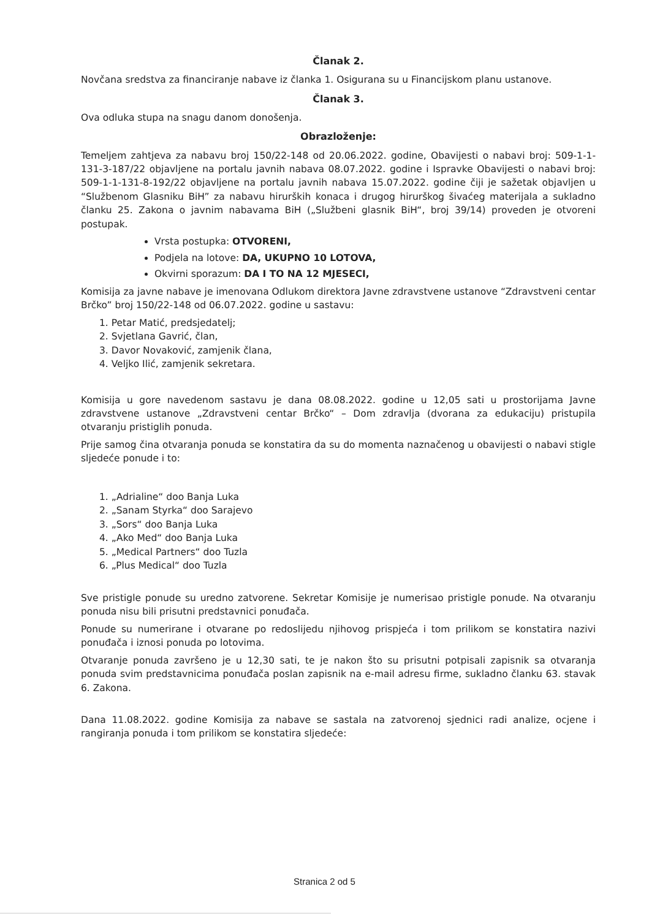Članak 2.
Novčana sredstva za financiranje nabave iz članka 1. Osigurana su u Financijskom planu ustanove.
Članak 3.
Ova odluka stupa na snagu danom donošenja.
Obrazloženje:
Temeljem zahtjeva za nabavu broj 150/22-148 od 20.06.2022. godine, Obavijesti o nabavi broj: 509-1-1-131-3-187/22 objavljene na portalu javnih nabava 08.07.2022. godine i Ispravke Obavijesti o nabavi broj: 509-1-1-131-8-192/22 objavljene na portalu javnih nabava 15.07.2022. godine čiji je sažetak objavljen u “Službenom Glasniku BiH” za nabavu hirurških konaca i drugog hirurškog šivaćeg materijala a sukladno članku 25. Zakona o javnim nabavama BiH („Službeni glasnik BiH“, broj 39/14) proveden je otvoreni postupak.
Vrsta postupka: OTVORENI,
Podjela na lotove: DA, UKUPNO 10 LOTOVA,
Okvirni sporazum: DA I TO NA 12 MJESECI,
Komisija za javne nabave je imenovana Odlukom direktora Javne zdravstvene ustanove “Zdravstveni centar Brčko” broj 150/22-148 od 06.07.2022. godine u sastavu:
1. Petar Matić, predsjedatelj;
2. Svjetlana Gavrić, član,
3. Davor Novaković, zamjenik člana,
4. Veljko Ilić, zamjenik sekretara.
Komisija u gore navedenom sastavu je dana 08.08.2022. godine u 12,05 sati u prostorijama Javne zdravstvene ustanove „Zdravstveni centar Brčko“ – Dom zdravlja (dvorana za edukaciju) pristupila otvaranju pristiglih ponuda.
Prije samog čina otvaranja ponuda se konstatira da su do momenta naznačenog u obavijesti o nabavi stigle sljedeće ponude i to:
1. „Adrialine“ doo Banja Luka
2. „Sanam Styrka“ doo Sarajevo
3. „Sors“ doo Banja Luka
4. „Ako Med“ doo Banja Luka
5. „Medical Partners“ doo Tuzla
6. „Plus Medical“ doo Tuzla
Sve pristigle ponude su uredno zatvorene. Sekretar Komisije je numerisao pristigle ponude. Na otvaranju ponuda nisu bili prisutni predstavnici ponuđača.
Ponude su numerirane i otvarane po redoslijedu njihovog prispjeća i tom prilikom se konstatira nazivi ponuđača i iznosi ponuda po lotovima.
Otvaranje ponuda završeno je u 12,30 sati, te je nakon što su prisutni potpisali zapisnik sa otvaranja ponuda svim predstavnicima ponuđača poslan zapisnik na e-mail adresu firme, sukladno članku 63. stavak 6. Zakona.
Dana 11.08.2022. godine Komisija za nabave se sastala na zatvorenoj sjednici radi analize, ocjene i rangiranja ponuda i tom prilikom se konstatira sljedeće:
Stranica 2 od 5